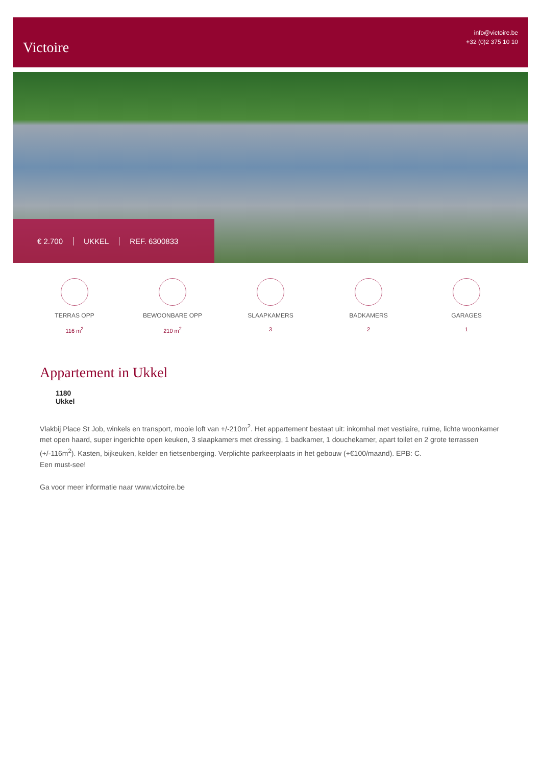Victoire
info@victoire.be
+32 (0)2 375 10 10
€ 2.700 UKKEL REF. 6300833
TERRAS OPP
116 m<sup>2</sup>
BEWOONBARE OPP
210 m<sup>2</sup>
SLAAPKAMERS
3
BADKAMERS
2
GARAGES
1
Appartement in Ukkel
1180
Ukkel
Vlakbij Place St Job, winkels en transport, mooie loft van +/-210m<sup>2</sup>. Het appartement bestaat uit: inkomhal met vestiaire, ruime, lichte woonkamer met open haard, super ingerichte open keuken, 3 slaapkamers met dressing, 1 badkamer, 1 douchekamer, apart toilet en 2 grote terrassen (+/-116m<sup>2</sup>). Kasten, bijkeuken, kelder en fietsenberging. Verplichte parkeerplaats in het gebouw (+€100/maand). EPB: C.
Een must-see!
Ga voor meer informatie naar www.victoire.be